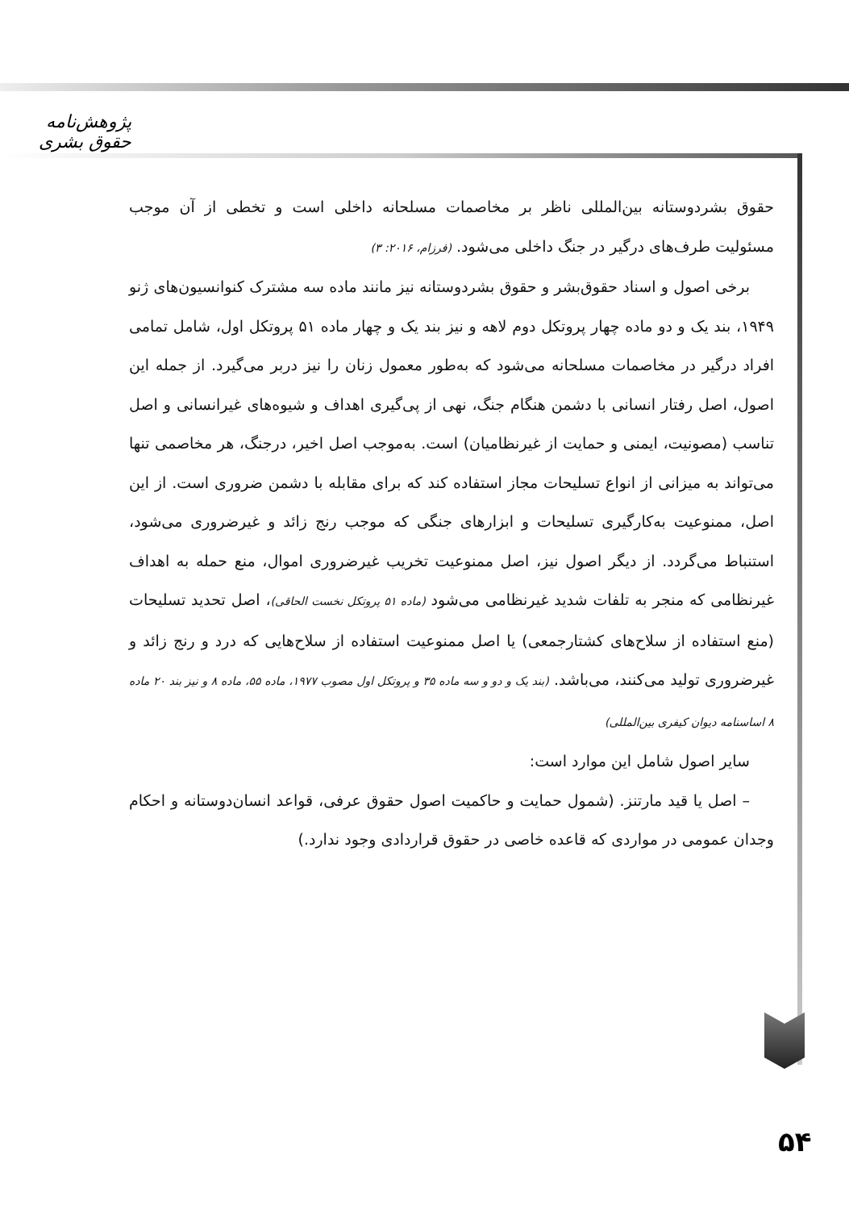پژوهش‌نامه حقوق بشری
حقوق بشردوستانه بین‌المللی ناظر بر مخاصمات مسلحانه داخلی است و تخطی از آن موجب مسئولیت طرف‌های درگیر در جنگ داخلی می‌شود. (فرزام، ۲۰۱۶: ۳)
برخی اصول و اسناد حقوق‌بشر و حقوق بشردوستانه نیز مانند ماده سه مشترک کنوانسیون‌های ژنو ۱۹۴۹، بند یک و دو ماده چهار پروتکل دوم لاهه و نیز بند یک و چهار ماده ۵۱ پروتکل اول، شامل تمامی افراد درگیر در مخاصمات مسلحانه می‌شود که به‌طور معمول زنان را نیز دربر می‌گیرد. از جمله این اصول، اصل رفتار انسانی با دشمن هنگام جنگ، نهی از پی‌گیری اهداف و شیوه‌های غیرانسانی و اصل تناسب (مصونیت، ایمنی و حمایت از غیرنظامیان) است. به‌موجب اصل اخیر، درجنگ، هر مخاصمی تنها می‌تواند به میزانی از انواع تسلیحات مجاز استفاده کند که برای مقابله با دشمن ضروری است. از این اصل، ممنوعیت به‌کارگیری تسلیحات و ابزارهای جنگی که موجب رنج زائد و غیرضروری می‌شود، استنباط می‌گردد. از دیگر اصول نیز، اصل ممنوعیت تخریب غیرضروری اموال، منع حمله به اهداف غیرنظامی که منجر به تلفات شدید غیرنظامی می‌شود (ماده ۵۱ پروتکل نخست الحاقی)، اصل تحدید تسلیحات (منع استفاده از سلاح‌های کشتارجمعی) یا اصل ممنوعیت استفاده از سلاح‌هایی که درد و رنج زائد و غیرضروری تولید می‌کنند، می‌باشد. (بند یک و دو و سه ماده ۳۵ و پروتکل اول مصوب ۱۹۷۷، ماده ۵۵، ماده ۸ و نیز بند ۲۰ ماده ۸ اساسنامه دیوان کیفری بین‌المللی)
سایر اصول شامل این موارد است:
– اصل یا قید مارتنز. (شمول حمایت و حاکمیت اصول حقوق عرفی، قواعد انسان‌دوستانه و احکام وجدان عمومی در مواردی که قاعده خاصی در حقوق قراردادی وجود ندارد.)
۵۴